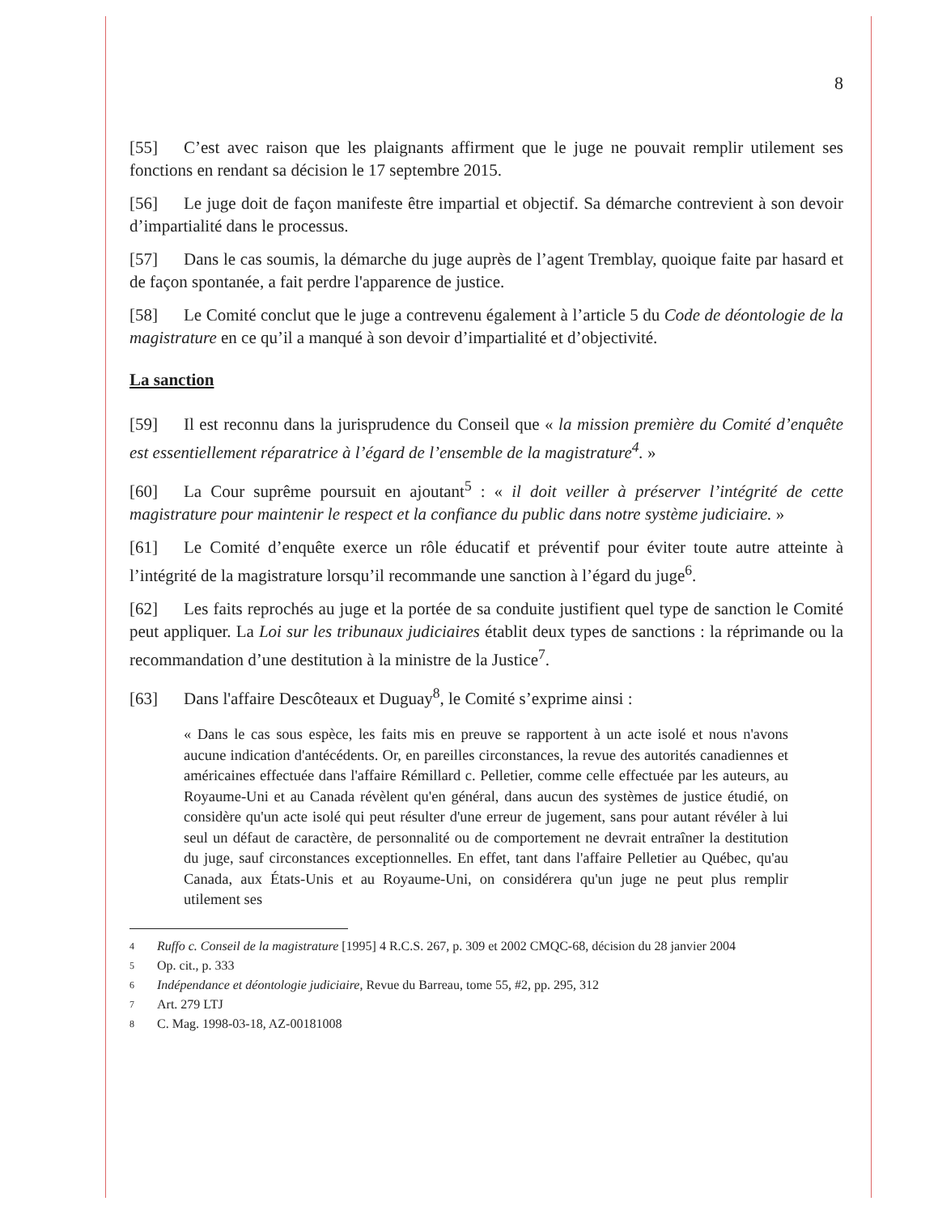8
[55] C’est avec raison que les plaignants affirment que le juge ne pouvait remplir utilement ses fonctions en rendant sa décision le 17 septembre 2015.
[56] Le juge doit de façon manifeste être impartial et objectif. Sa démarche contrevient à son devoir d’impartialité dans le processus.
[57] Dans le cas soumis, la démarche du juge auprès de l’agent Tremblay, quoique faite par hasard et de façon spontanée, a fait perdre l'apparence de justice.
[58] Le Comité conclut que le juge a contrevenu également à l’article 5 du Code de déontologie de la magistrature en ce qu’il a manqué à son devoir d’impartialité et d’objectivité.
La sanction
[59] Il est reconnu dans la jurisprudence du Conseil que « la mission première du Comité d’enquête est essentiellement réparatrice à l’égard de l’ensemble de la magistrature<sup>4</sup>. »
[60] La Cour suprême poursuit en ajoutant<sup>5</sup> : « il doit veiller à préserver l’intégrité de cette magistrature pour maintenir le respect et la confiance du public dans notre système judiciaire. »
[61] Le Comité d’enquête exerce un rôle éducatif et préventif pour éviter toute autre atteinte à l’intégrité de la magistrature lorsqu’il recommande une sanction à l’égard du juge<sup>6</sup>.
[62] Les faits reprochés au juge et la portée de sa conduite justifient quel type de sanction le Comité peut appliquer. La Loi sur les tribunaux judiciaires établit deux types de sanctions : la réprimande ou la recommandation d’une destitution à la ministre de la Justice<sup>7</sup>.
[63] Dans l'affaire Descôteaux et Duguay<sup>8</sup>, le Comité s’exprime ainsi :
« Dans le cas sous espèce, les faits mis en preuve se rapportent à un acte isolé et nous n'avons aucune indication d'antécédents. Or, en pareilles circonstances, la revue des autorités canadiennes et américaines effectuée dans l'affaire Rémillard c. Pelletier, comme celle effectuée par les auteurs, au Royaume-Uni et au Canada révèlent qu'en général, dans aucun des systèmes de justice étudié, on considère qu'un acte isolé qui peut résulter d'une erreur de jugement, sans pour autant révéler à lui seul un défaut de caractère, de personnalité ou de comportement ne devrait entraîner la destitution du juge, sauf circonstances exceptionnelles. En effet, tant dans l'affaire Pelletier au Québec, qu'au Canada, aux États-Unis et au Royaume-Uni, on considérera qu'un juge ne peut plus remplir utilement ses
4
Ruffo c. Conseil de la magistrature [1995] 4 R.C.S. 267, p. 309 et 2002 CMQC-68, décision du 28 janvier 2004
5
Op. cit., p. 333
6
Indépendance et déontologie judiciaire, Revue du Barreau, tome 55, #2, pp. 295, 312
7
Art. 279 LTJ
8
C. Mag. 1998-03-18, AZ-00181008